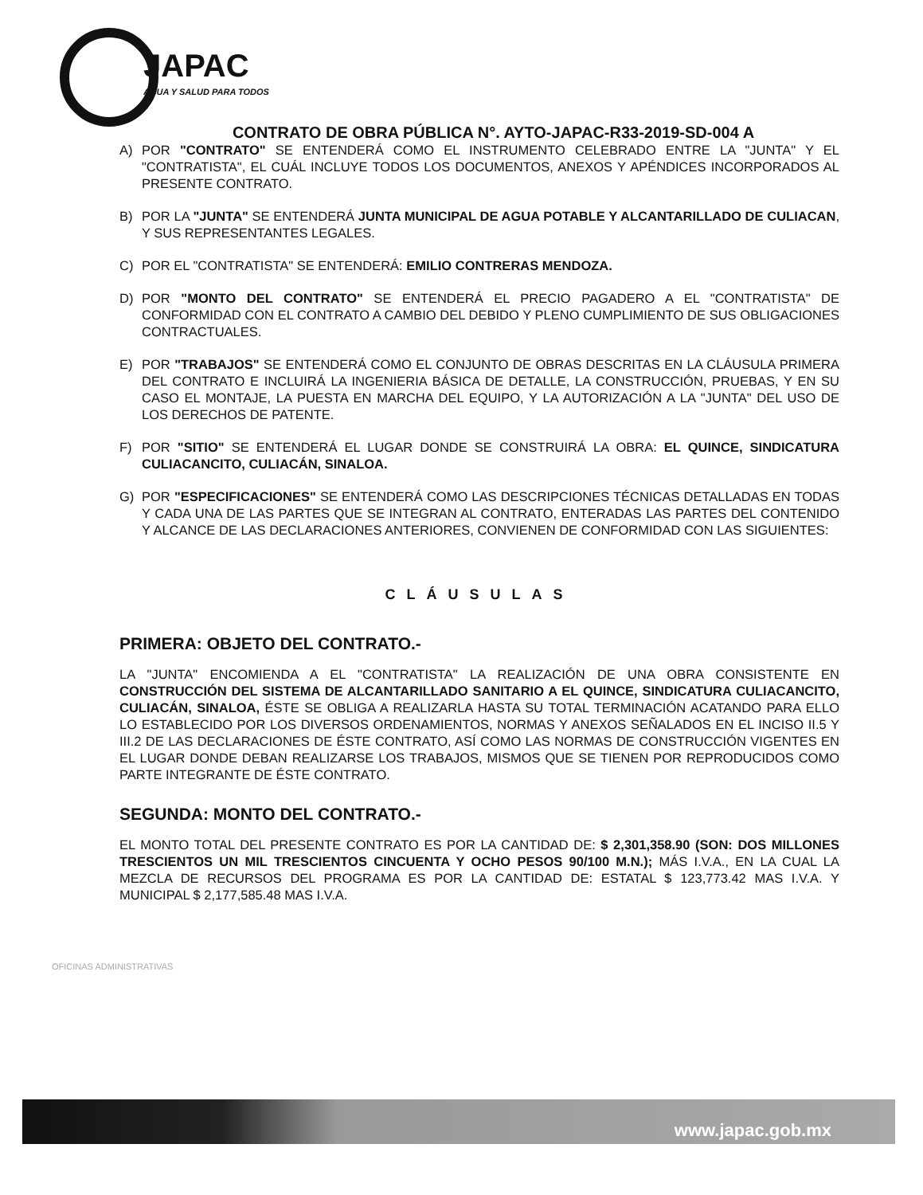JAPAC
AGUA Y SALUD PARA TODOS
CONTRATO DE OBRA PÚBLICA N°. AYTO-JAPAC-R33-2019-SD-004 A
A) POR "CONTRATO" SE ENTENDERÁ COMO EL INSTRUMENTO CELEBRADO ENTRE LA "JUNTA" Y EL "CONTRATISTA", EL CUÁL INCLUYE TODOS LOS DOCUMENTOS, ANEXOS Y APÉNDICES INCORPORADOS AL PRESENTE CONTRATO.
B) POR LA "JUNTA" SE ENTENDERÁ JUNTA MUNICIPAL DE AGUA POTABLE Y ALCANTARILLADO DE CULIACAN, Y SUS REPRESENTANTES LEGALES.
C) POR EL "CONTRATISTA" SE ENTENDERÁ: EMILIO CONTRERAS MENDOZA.
D) POR "MONTO DEL CONTRATO" SE ENTENDERÁ EL PRECIO PAGADERO A EL "CONTRATISTA" DE CONFORMIDAD CON EL CONTRATO A CAMBIO DEL DEBIDO Y PLENO CUMPLIMIENTO DE SUS OBLIGACIONES CONTRACTUALES.
E) POR "TRABAJOS" SE ENTENDERÁ COMO EL CONJUNTO DE OBRAS DESCRITAS EN LA CLÁUSULA PRIMERA DEL CONTRATO E INCLUIRÁ LA INGENIERIA BÁSICA DE DETALLE, LA CONSTRUCCIÓN, PRUEBAS, Y EN SU CASO EL MONTAJE, LA PUESTA EN MARCHA DEL EQUIPO, Y LA AUTORIZACIÓN A LA "JUNTA" DEL USO DE LOS DERECHOS DE PATENTE.
F) POR "SITIO" SE ENTENDERÁ EL LUGAR DONDE SE CONSTRUIRÁ LA OBRA: EL QUINCE, SINDICATURA CULIACANCITO, CULIACÁN, SINALOA.
G) POR "ESPECIFICACIONES" SE ENTENDERÁ COMO LAS DESCRIPCIONES TÉCNICAS DETALLADAS EN TODAS Y CADA UNA DE LAS PARTES QUE SE INTEGRAN AL CONTRATO, ENTERADAS LAS PARTES DEL CONTENIDO Y ALCANCE DE LAS DECLARACIONES ANTERIORES, CONVIENEN DE CONFORMIDAD CON LAS SIGUIENTES:
CLÁUSULAS
PRIMERA: OBJETO DEL CONTRATO.-
LA "JUNTA" ENCOMIENDA A EL "CONTRATISTA" LA REALIZACIÓN DE UNA OBRA CONSISTENTE EN CONSTRUCCIÓN DEL SISTEMA DE ALCANTARILLADO SANITARIO A EL QUINCE, SINDICATURA CULIACANCITO, CULIACÁN, SINALOA, ÉSTE SE OBLIGA A REALIZARLA HASTA SU TOTAL TERMINACIÓN ACATANDO PARA ELLO LO ESTABLECIDO POR LOS DIVERSOS ORDENAMIENTOS, NORMAS Y ANEXOS SEÑALADOS EN EL INCISO II.5 Y III.2 DE LAS DECLARACIONES DE ÉSTE CONTRATO, ASÍ COMO LAS NORMAS DE CONSTRUCCIÓN VIGENTES EN EL LUGAR DONDE DEBAN REALIZARSE LOS TRABAJOS, MISMOS QUE SE TIENEN POR REPRODUCIDOS COMO PARTE INTEGRANTE DE ÉSTE CONTRATO.
SEGUNDA: MONTO DEL CONTRATO.-
EL MONTO TOTAL DEL PRESENTE CONTRATO ES POR LA CANTIDAD DE: $ 2,301,358.90 (SON: DOS MILLONES TRESCIENTOS UN MIL TRESCIENTOS CINCUENTA Y OCHO PESOS 90/100 M.N.); MÁS I.V.A., EN LA CUAL LA MEZCLA DE RECURSOS DEL PROGRAMA ES POR LA CANTIDAD DE: ESTATAL $ 123,773.42 MAS I.V.A. Y MUNICIPAL $ 2,177,585.48 MAS I.V.A.
OFICINAS ADMINISTRATIVAS
www.japac.gob.mx